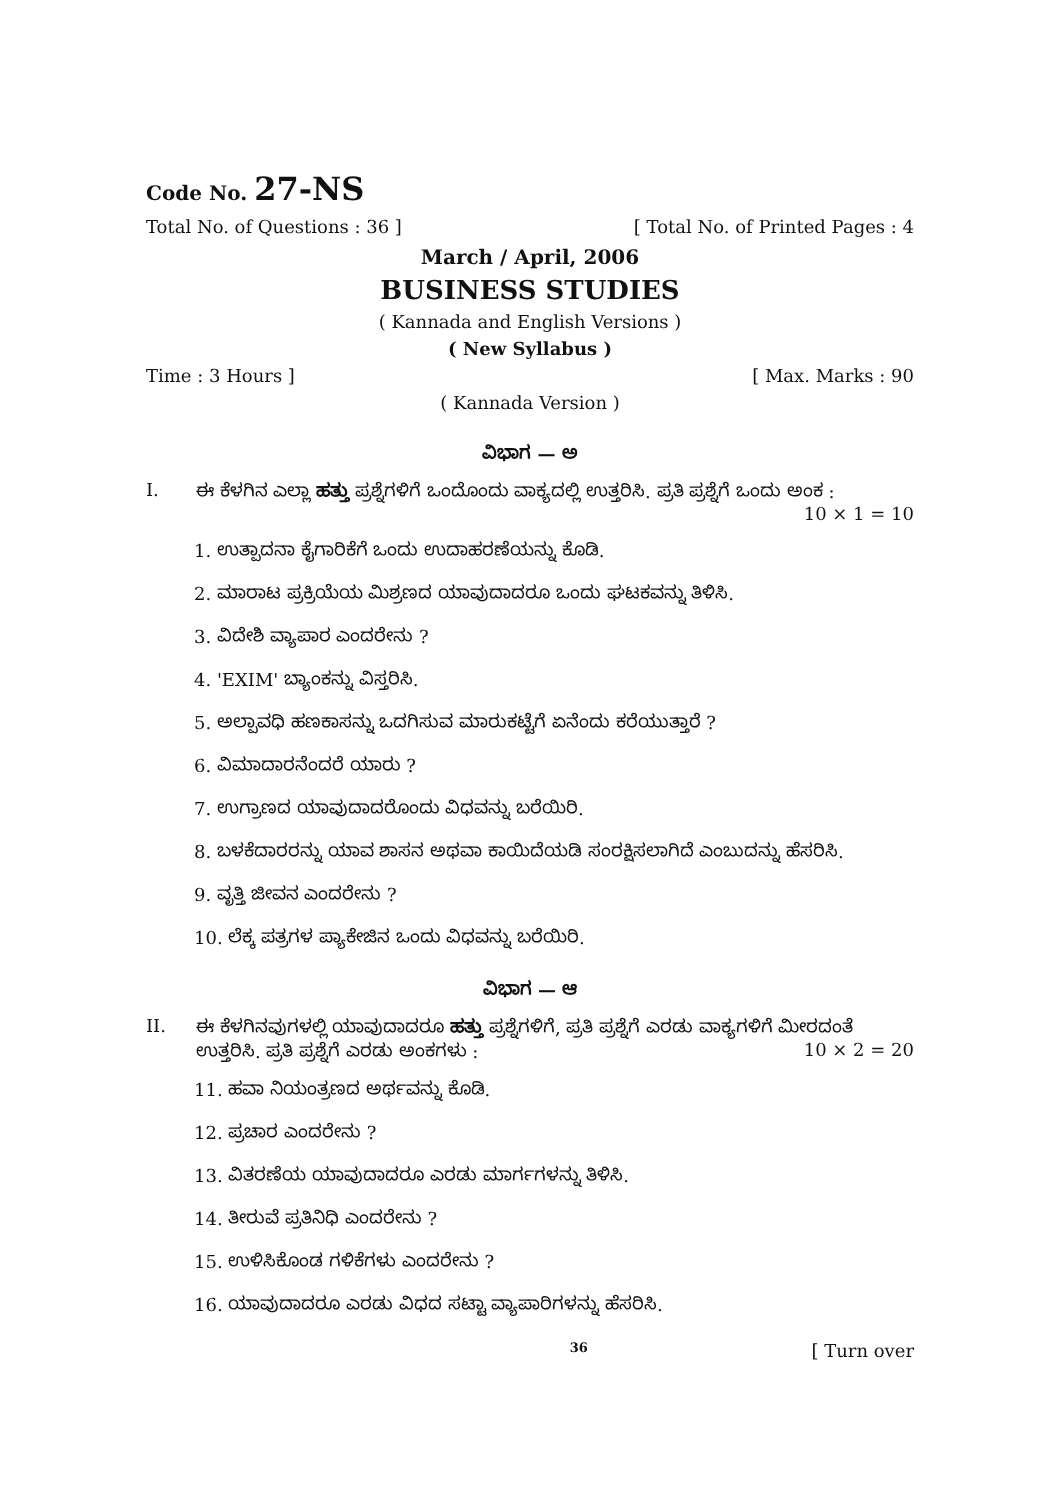Code No. 27-NS
Total No. of Questions : 36 ] [ Total No. of Printed Pages : 4
March / April, 2006
BUSINESS STUDIES
( Kannada and English Versions )
( New Syllabus )
Time : 3 Hours ] [ Max. Marks : 90
( Kannada Version )
ವಿಭಾಗ — ಅ
I. ಈ ಕೆಳಗಿನ ಎಲ್ಲಾ ಹತ್ತು ಪ್ರಶ್ನೆಗಳಿಗೆ ಒಂದೊಂದು ವಾಕ್ಯದಲ್ಲಿ ಉತ್ತರಿಸಿ. ಪ್ರತಿ ಪ್ರಶ್ನೆಗೆ ಒಂದು ಅಂಕ :
10 × 1 = 10
1. ಉತ್ಪಾದನಾ ಕೈಗಾರಿಕೆಗೆ ಒಂದು ಉದಾಹರಣೆಯನ್ನು ಕೊಡಿ.
2. ಮಾರಾಟ ಪ್ರಕ್ರಿಯೆಯ ಮಿಶ್ರಣದ ಯಾವುದಾದರೂ ಒಂದು ಘಟಕವನ್ನು ತಿಳಿಸಿ.
3. ವಿದೇಶಿ ವ್ಯಾಪಾರ ಎಂದರೇನು ?
4. 'EXIM' ಬ್ಯಾಂಕನ್ನು ವಿಸ್ತರಿಸಿ.
5. ಅಲ್ಪಾವಧಿ ಹಣಕಾಸನ್ನು ಒದಗಿಸುವ ಮಾರುಕಟ್ಟೆಗೆ ಏನೆಂದು ಕರೆಯುತ್ತಾರೆ ?
6. ವಿಮಾದಾರನೆಂದರೆ ಯಾರು ?
7. ಉಗ್ರಾಣದ ಯಾವುದಾದರೊಂದು ವಿಧವನ್ನು ಬರೆಯಿರಿ.
8. ಬಳಕೆದಾರರನ್ನು ಯಾವ ಶಾಸನ ಅಥವಾ ಕಾಯಿದೆಯಡಿ ಸಂರಕ್ಷಿಸಲಾಗಿದೆ ಎಂಬುದನ್ನು ಹೆಸರಿಸಿ.
9. ವೃತ್ತಿ ಜೀವನ ಎಂದರೇನು ?
10. ಲೆಕ್ಕ ಪತ್ರಗಳ ಪ್ಯಾಕೇಜಿನ ಒಂದು ವಿಧವನ್ನು ಬರೆಯಿರಿ.
ವಿಭಾಗ — ಆ
II. ಈ ಕೆಳಗಿನವುಗಳಲ್ಲಿ ಯಾವುದಾದರೂ ಹತ್ತು ಪ್ರಶ್ನೆಗಳಿಗೆ, ಪ್ರತಿ ಪ್ರಶ್ನೆಗೆ ಎರಡು ವಾಕ್ಯಗಳಿಗೆ ಮೀರದಂತೆ
ಉತ್ತರಿಸಿ. ಪ್ರತಿ ಪ್ರಶ್ನೆಗೆ ಎರಡು ಅಂಕಗಳು : 10 × 2 = 20
11. ಹವಾ ನಿಯಂತ್ರಣದ ಅರ್ಥವನ್ನು ಕೊಡಿ.
12. ಪ್ರಚಾರ ಎಂದರೇನು ?
13. ವಿತರಣೆಯ ಯಾವುದಾದರೂ ಎರಡು ಮಾರ್ಗಗಳನ್ನು ತಿಳಿಸಿ.
14. ತೀರುವೆ ಪ್ರತಿನಿಧಿ ಎಂದರೇನು ?
15. ಉಳಿಸಿಕೊಂಡ ಗಳಿಕೆಗಳು ಎಂದರೇನು ?
16. ಯಾವುದಾದರೂ ಎರಡು ವಿಧದ ಸಟ್ಟಾ ವ್ಯಾಪಾರಿಗಳನ್ನು ಹೆಸರಿಸಿ.
36 [ Turn over